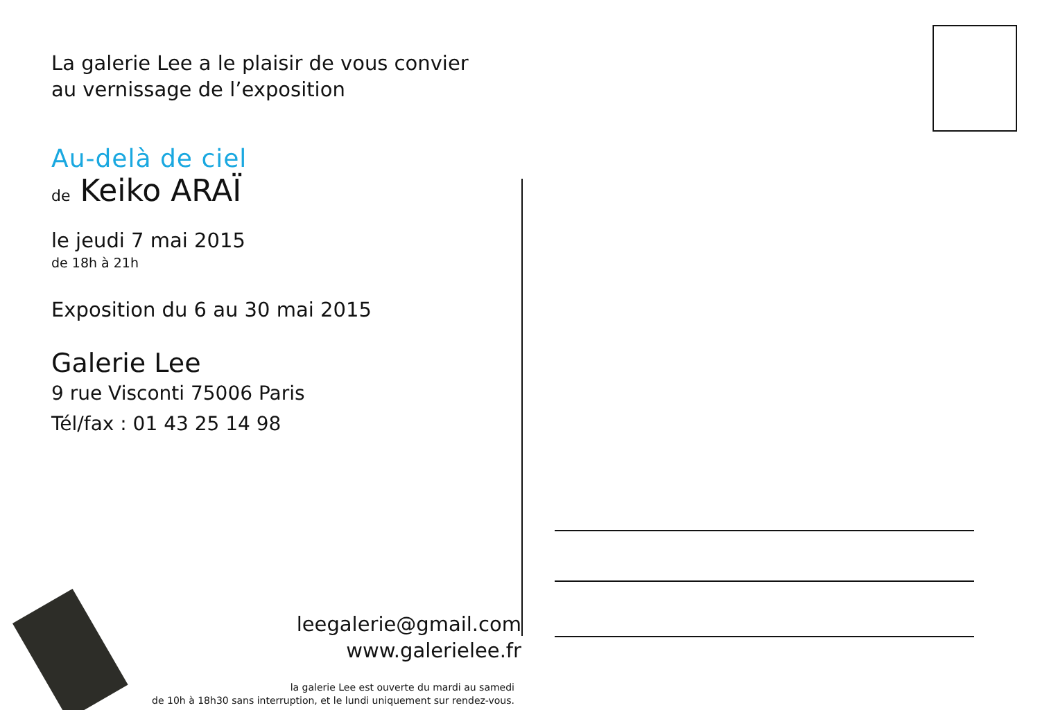La galerie Lee a le plaisir de vous convier
au vernissage de l’exposition
Au-delà de ciel
de Keiko ARAÏ
le jeudi 7 mai 2015
de 18h à 21h
Exposition du 6 au 30 mai 2015
Galerie Lee
9 rue Visconti 75006 Paris
Tél/fax : 01 43 25 14 98
leegalerie@gmail.com
www.galerielee.fr
la galerie Lee est ouverte du mardi au samedi
de 10h à 18h30 sans interruption, et le lundi uniquement sur rendez-vous.